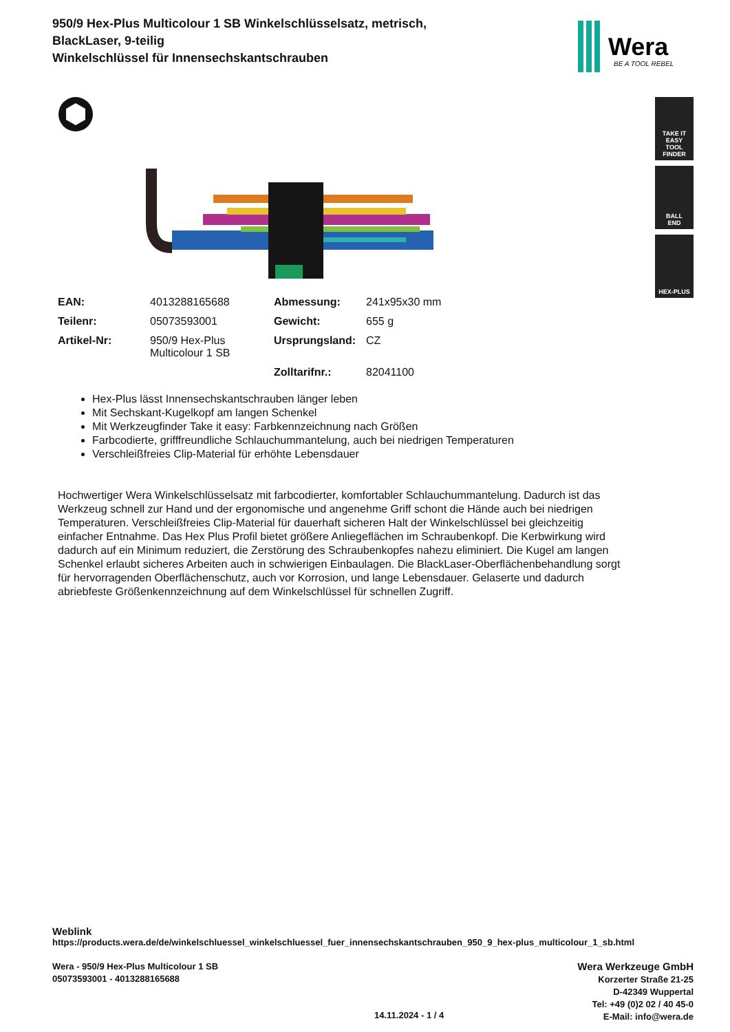950/9 Hex-Plus Multicolour 1 SB Winkelschlüsselsatz, metrisch, BlackLaser, 9-teilig
Winkelschlüssel für Innensechskantschrauben
Wera
BE A TOOL REBEL
TAKE IT EASY
TOOL FINDER
BALL
END
HEX-PLUS
| EAN: | 4013288165688 | Abmessung: | 241x95x30 mm |
| Teilenr: | 05073593001 | Gewicht: | 655 g |
| Artikel-Nr: | 950/9 Hex-Plus Multicolour 1 SB | Ursprungsland: | CZ |
| | | Zolltarifnr.: | 82041100 |
Hex-Plus lässt Innensechskantschrauben länger leben
Mit Sechskant-Kugelkopf am langen Schenkel
Mit Werkzeugfinder Take it easy: Farbkennzeichnung nach Größen
Farbcodierte, grifffreundliche Schlauchummantelung, auch bei niedrigen Temperaturen
Verschleißfreies Clip-Material für erhöhte Lebensdauer
Hochwertiger Wera Winkelschlüsselsatz mit farbcodierter, komfortabler Schlauchummantelung. Dadurch ist das Werkzeug schnell zur Hand und der ergonomische und angenehme Griff schont die Hände auch bei niedrigen Temperaturen. Verschleißfreies Clip-Material für dauerhaft sicheren Halt der Winkelschlüssel bei gleichzeitig einfacher Entnahme. Das Hex Plus Profil bietet größere Anliegeflächen im Schraubenkopf. Die Kerbwirkung wird dadurch auf ein Minimum reduziert, die Zerstörung des Schraubenkopfes nahezu eliminiert. Die Kugel am langen Schenkel erlaubt sicheres Arbeiten auch in schwierigen Einbaulagen. Die BlackLaser-Oberflächenbehandlung sorgt für hervorragenden Oberflächenschutz, auch vor Korrosion, und lange Lebensdauer. Gelaserte und dadurch abriebfeste Größenkennzeichnung auf dem Winkelschlüssel für schnellen Zugriff.
Weblink
https://products.wera.de/de/winkelschluessel_winkelschluessel_fuer_innensechskantschrauben_950_9_hex-plus_multicolour_1_sb.html
Wera - 950/9 Hex-Plus Multicolour 1 SB
05073593001 - 4013288165688
Wera Werkzeuge GmbH
Korzerter Straße 21-25
D-42349 Wuppertal
Tel: +49 (0)2 02 / 40 45-0
E-Mail: info@wera.de
14.11.2024 - 1 / 4